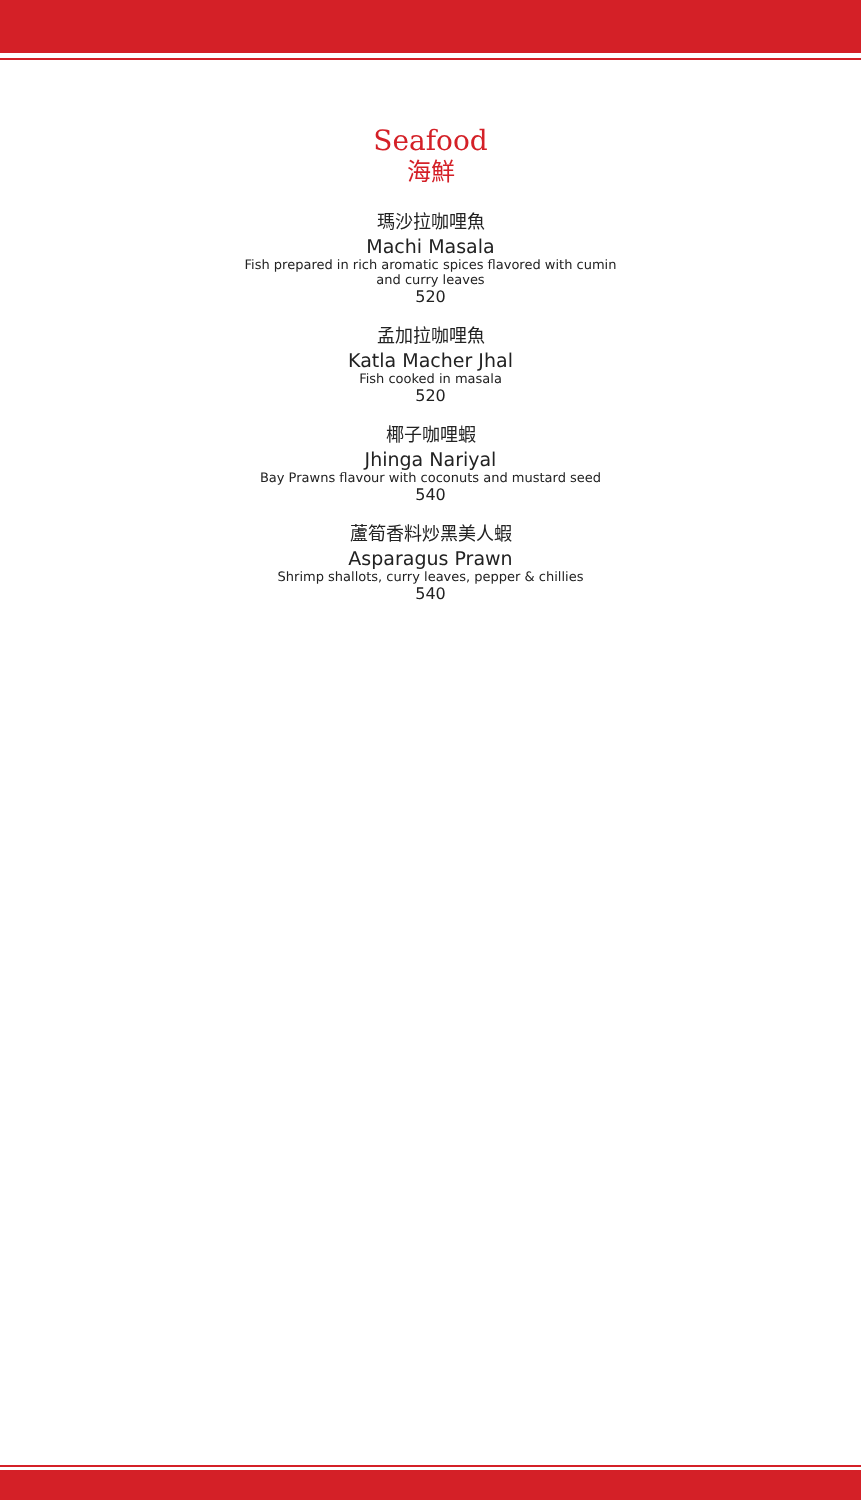Seafood
海鮮
瑪沙拉咖哩魚
Machi Masala
Fish prepared in rich aromatic spices flavored with cumin
and curry leaves
520
孟加拉咖哩魚
Katla Macher Jhal
Fish cooked in masala
520
椰子咖哩蝦
Jhinga Nariyal
Bay Prawns flavour with coconuts and mustard seed
540
蘆筍香料炒黑美人蝦
Asparagus Prawn
Shrimp shallots, curry leaves, pepper & chillies
540